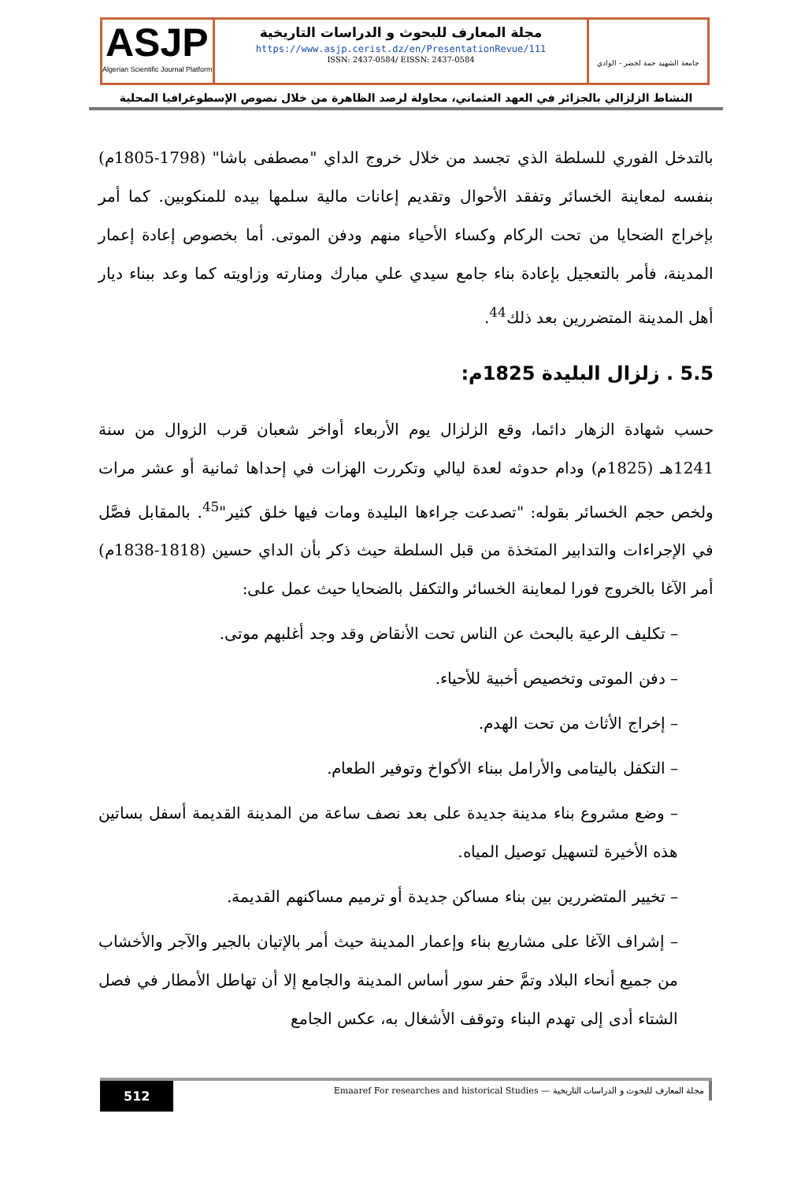ASJP
Algerian Scientific Journal Platform
مجلة المعارف للبحوث و الدراسات التاريخية
https://www.asjp.cerist.dz/en/PresentationRevue/111
ISSN: 2437-0584/ EISSN: 2437-0584
جامعة الشهيد حمة لخضر - الوادي
النشاط الزلزالي بالجزائر في العهد العثماني، محاولة لرصد الظاهرة من خلال نصوص الإسطوغرافيا المحلية
بالتدخل الفوري للسلطة الذي تجسد من خلال خروج الداي "مصطفى باشا" (1798-1805م) بنفسه لمعاينة الخسائر وتفقد الأحوال وتقديم إعانات مالية سلمها بيده للمنكوبين. كما أمر بإخراج الضحايا من تحت الركام وكساء الأحياء منهم ودفن الموتى. أما بخصوص إعادة إعمار المدينة، فأمر بالتعجيل بإعادة بناء جامع سيدي علي مبارك ومنارته وزاويته كما وعد ببناء ديار أهل المدينة المتضررين بعد ذلك<sup>44</sup>.
5.5 . زلزال البليدة 1825م:
حسب شهادة الزهار دائما، وقع الزلزال يوم الأربعاء أواخر شعبان قرب الزوال من سنة 1241هـ (1825م) ودام حدوثه لعدة ليالي وتكررت الهزات في إحداها ثمانية أو عشر مرات ولخص حجم الخسائر بقوله: "تصدعت جراءها البليدة ومات فيها خلق كثير"<sup>45</sup>. بالمقابل فصَّل في الإجراءات والتدابير المتخذة من قبل السلطة حيث ذكر بأن الداي حسين (1818-1838م) أمر الآغا بالخروج فورا لمعاينة الخسائر والتكفل بالضحايا حيث عمل على:
– تكليف الرعية بالبحث عن الناس تحت الأنقاض وقد وجد أغلبهم موتى.
– دفن الموتى وتخصيص أخبية للأحياء.
– إخراج الأثاث من تحت الهدم.
– التكفل باليتامى والأرامل ببناء الأكواخ وتوفير الطعام.
– وضع مشروع بناء مدينة جديدة على بعد نصف ساعة من المدينة القديمة أسفل بساتين هذه الأخيرة لتسهيل توصيل المياه.
– تخيير المتضررين بين بناء مساكن جديدة أو ترميم مساكنهم القديمة.
– إشراف الآغا على مشاريع بناء وإعمار المدينة حيث أمر بالإتيان بالجير والآجر والأخشاب من جميع أنحاء البلاد وتمَّ حفر سور أساس المدينة والجامع إلا أن تهاطل الأمطار في فصل الشتاء أدى إلى تهدم البناء وتوقف الأشغال به، عكس الجامع
512
Emaaref For researches and historical Studies — مجلة المعارف للبحوث و الدراسات التاريخية